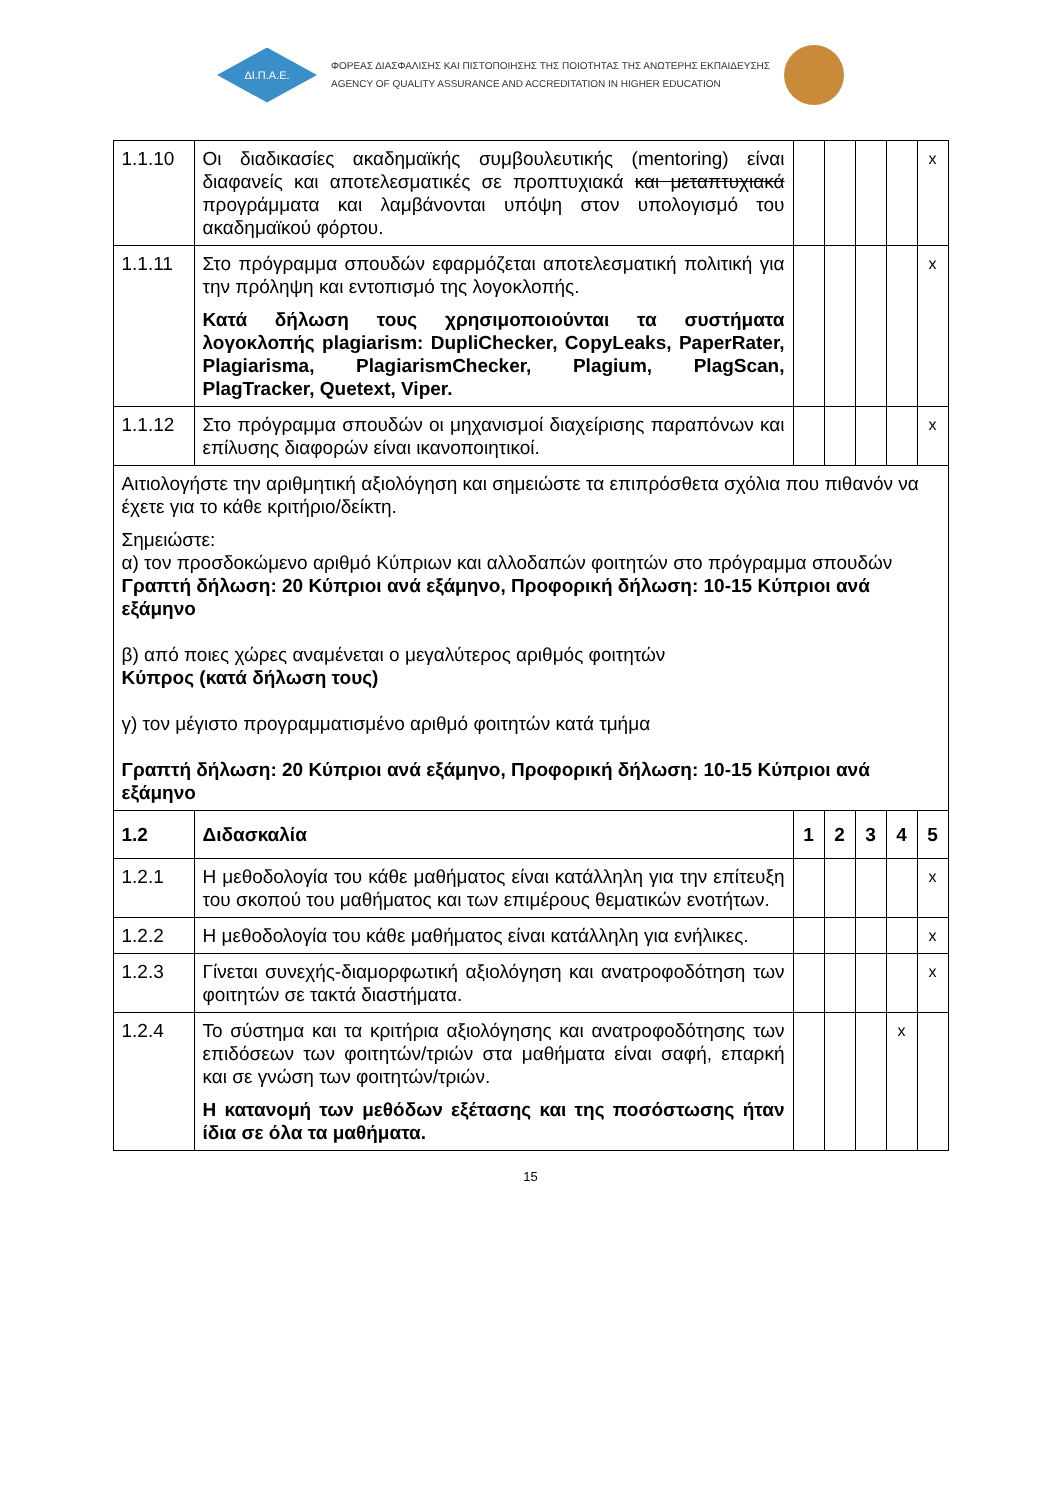ΔΙ.Π.Α.Ε.
ΦΟΡΕΑΣ ΔΙΑΣΦΑΛΙΣΗΣ ΚΑΙ ΠΙΣΤΟΠΟΙΗΣΗΣ ΤΗΣ ΠΟΙΟΤΗΤΑΣ ΤΗΣ ΑΝΩΤΕΡΗΣ ΕΚΠΑΙΔΕΥΣΗΣ
AGENCY OF QUALITY ASSURANCE AND ACCREDITATION IN HIGHER EDUCATION
| 1.1.10 | Οι διαδικασίες ακαδημαϊκής συμβουλευτικής (mentoring) είναι διαφανείς και αποτελεσματικές σε προπτυχιακά και μεταπτυχιακά προγράμματα και λαμβάνονται υπόψη στον υπολογισμό του ακαδημαϊκού φόρτου. | | | | | x |
| 1.1.11 | Στο πρόγραμμα σπουδών εφαρμόζεται αποτελεσματική πολιτική για την πρόληψη και εντοπισμό της λογοκλοπής. Κατά δήλωση τους χρησιμοποιούνται τα συστήματα λογοκλοπής plagiarism: DupliChecker, CopyLeaks, PaperRater, Plagiarisma, PlagiarismChecker, Plagium, PlagScan, PlagTracker, Quetext, Viper. | | | | | x |
| 1.1.12 | Στο πρόγραμμα σπουδών οι μηχανισμοί διαχείρισης παραπόνων και επίλυσης διαφορών είναι ικανοποιητικοί. | | | | | x |
| Αιτιολογήστε την αριθμητική αξιολόγηση και σημειώστε τα επιπρόσθετα σχόλια που πιθανόν να έχετε για το κάθε κριτήριο/δείκτη. Σημειώστε: α) τον προσδοκώμενο αριθμό Κύπριων και αλλοδαπών φοιτητών στο πρόγραμμα σπουδών Γραπτή δήλωση: 20 Κύπριοι ανά εξάμηνο, Προφορική δήλωση: 10-15 Κύπριοι ανά εξάμηνο β) από ποιες χώρες αναμένεται ο μεγαλύτερος αριθμός φοιτητών Κύπρος (κατά δήλωση τους) γ) τον μέγιστο προγραμματισμένο αριθμό φοιτητών κατά τμήμα Γραπτή δήλωση: 20 Κύπριοι ανά εξάμηνο, Προφορική δήλωση: 10-15 Κύπριοι ανά εξάμηνο | | | | | | |
| 1.2 | Διδασκαλία | 1 | 2 | 3 | 4 | 5 |
| 1.2.1 | Η μεθοδολογία του κάθε μαθήματος είναι κατάλληλη για την επίτευξη του σκοπού του μαθήματος και των επιμέρους θεματικών ενοτήτων. | | | | | x |
| 1.2.2 | Η μεθοδολογία του κάθε μαθήματος είναι κατάλληλη για ενήλικες. | | | | | x |
| 1.2.3 | Γίνεται συνεχής-διαμορφωτική αξιολόγηση και ανατροφοδότηση των φοιτητών σε τακτά διαστήματα. | | | | | x |
| 1.2.4 | Το σύστημα και τα κριτήρια αξιολόγησης και ανατροφοδότησης των επιδόσεων των φοιτητών/τριών στα μαθήματα είναι σαφή, επαρκή και σε γνώση των φοιτητών/τριών. Η κατανομή των μεθόδων εξέτασης και της ποσόστωσης ήταν ίδια σε όλα τα μαθήματα. | | | | x | |
15